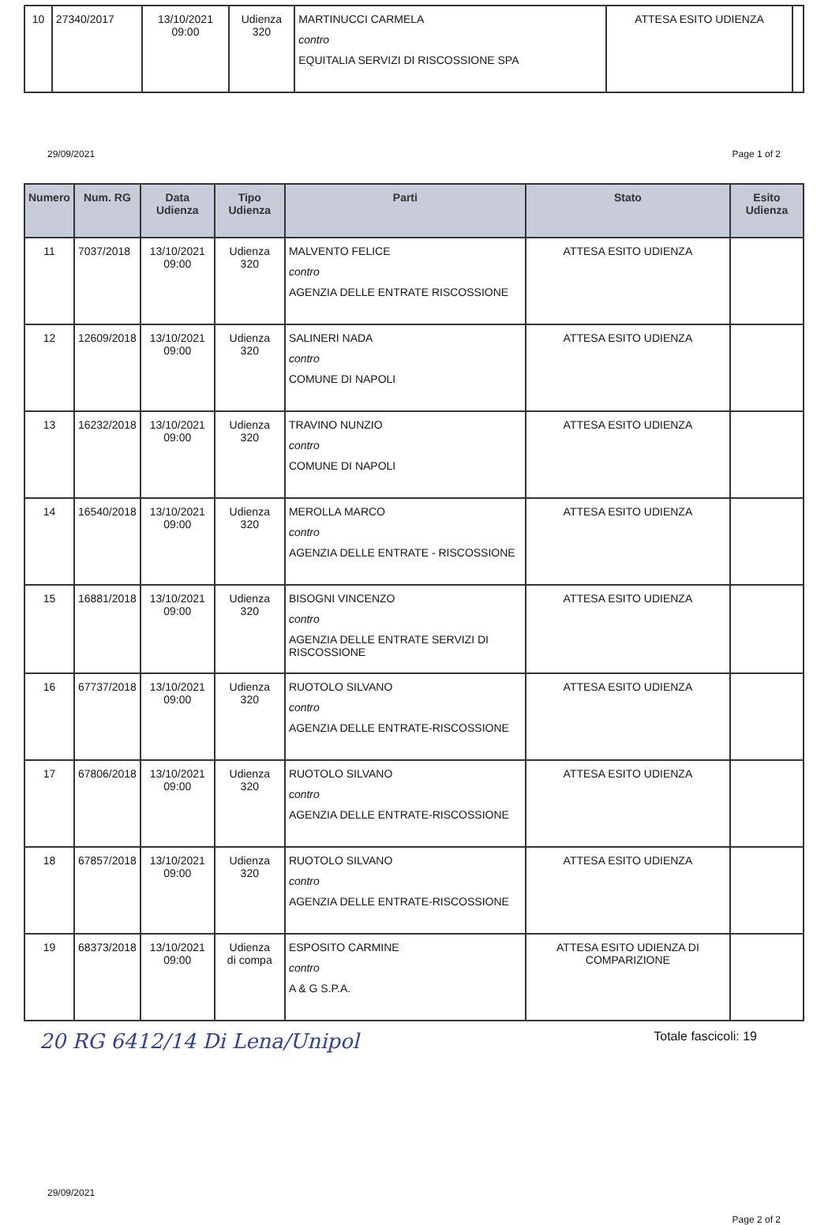| 10 | 27340/2017 | 13/10/2021 09:00 | Udienza 320 | MARTINUCCI CARMELA contro EQUITALIA SERVIZI DI RISCOSSIONE SPA | ATTESA ESITO UDIENZA | |
29/09/2021 Page 1 of 2
| Numero | Num. RG | Data Udienza | Tipo Udienza | Parti | Stato | Esito Udienza |
| --- | --- | --- | --- | --- | --- | --- |
| 11 | 7037/2018 | 13/10/2021 09:00 | Udienza 320 | MALVENTO FELICE contro AGENZIA DELLE ENTRATE RISCOSSIONE | ATTESA ESITO UDIENZA | |
| 12 | 12609/2018 | 13/10/2021 09:00 | Udienza 320 | SALINERI NADA contro COMUNE DI NAPOLI | ATTESA ESITO UDIENZA | |
| 13 | 16232/2018 | 13/10/2021 09:00 | Udienza 320 | TRAVINO NUNZIO contro COMUNE DI NAPOLI | ATTESA ESITO UDIENZA | |
| 14 | 16540/2018 | 13/10/2021 09:00 | Udienza 320 | MEROLLA MARCO contro AGENZIA DELLE ENTRATE - RISCOSSIONE | ATTESA ESITO UDIENZA | |
| 15 | 16881/2018 | 13/10/2021 09:00 | Udienza 320 | BISOGNI VINCENZO contro AGENZIA DELLE ENTRATE SERVIZI DI RISCOSSIONE | ATTESA ESITO UDIENZA | |
| 16 | 67737/2018 | 13/10/2021 09:00 | Udienza 320 | RUOTOLO SILVANO contro AGENZIA DELLE ENTRATE-RISCOSSIONE | ATTESA ESITO UDIENZA | |
| 17 | 67806/2018 | 13/10/2021 09:00 | Udienza 320 | RUOTOLO SILVANO contro AGENZIA DELLE ENTRATE-RISCOSSIONE | ATTESA ESITO UDIENZA | |
| 18 | 67857/2018 | 13/10/2021 09:00 | Udienza 320 | RUOTOLO SILVANO contro AGENZIA DELLE ENTRATE-RISCOSSIONE | ATTESA ESITO UDIENZA | |
| 19 | 68373/2018 | 13/10/2021 09:00 | Udienza di compa | ESPOSITO CARMINE contro A & G S.P.A. | ATTESA ESITO UDIENZA DI COMPARIZIONE | |
20 RG 6412/14 Di Lena/Unipol Totale fascicoli: 19
29/09/2021
Page 2 of 2